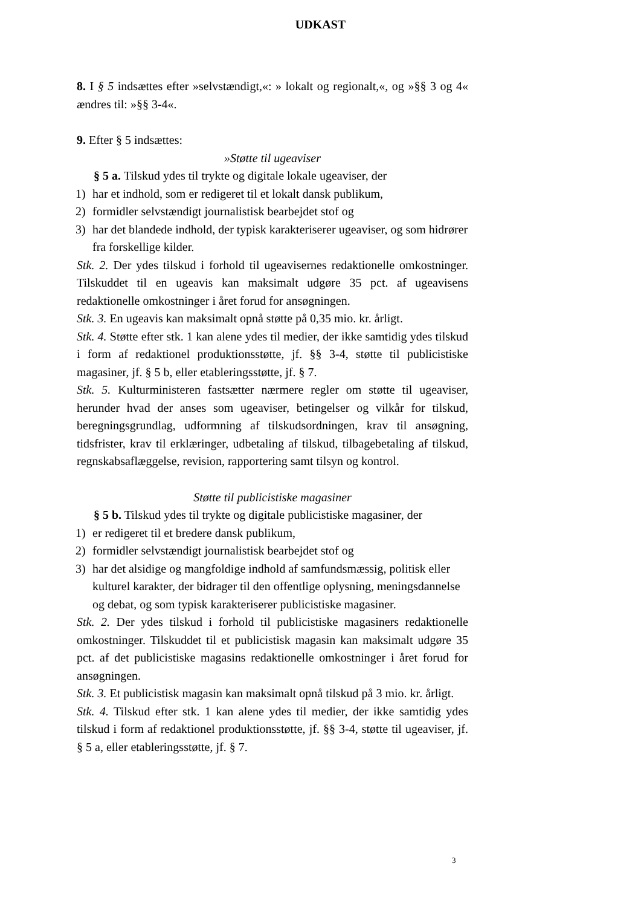UDKAST
8. I § 5 indsættes efter »selvstændigt,«: » lokalt og regionalt,«, og »§§ 3 og 4« ændres til: »§§ 3-4«.
9. Efter § 5 indsættes:
»Støtte til ugeaviser
§ 5 a. Tilskud ydes til trykte og digitale lokale ugeaviser, der
1) har et indhold, som er redigeret til et lokalt dansk publikum,
2) formidler selvstændigt journalistisk bearbejdet stof og
3) har det blandede indhold, der typisk karakteriserer ugeaviser, og som hidrører fra forskellige kilder.
Stk. 2. Der ydes tilskud i forhold til ugeavisernes redaktionelle omkostninger. Tilskuddet til en ugeavis kan maksimalt udgøre 35 pct. af ugeavisens redaktionelle omkostninger i året forud for ansøgningen.
Stk. 3. En ugeavis kan maksimalt opnå støtte på 0,35 mio. kr. årligt.
Stk. 4. Støtte efter stk. 1 kan alene ydes til medier, der ikke samtidig ydes tilskud i form af redaktionel produktionsstøtte, jf. §§ 3-4, støtte til publicistiske magasiner, jf. § 5 b, eller etableringsstøtte, jf. § 7.
Stk. 5. Kulturministeren fastsætter nærmere regler om støtte til ugeaviser, herunder hvad der anses som ugeaviser, betingelser og vilkår for tilskud, beregningsgrundlag, udformning af tilskudsordningen, krav til ansøgning, tidsfrister, krav til erklæringer, udbetaling af tilskud, tilbagebetaling af tilskud, regnskabsaflæggelse, revision, rapportering samt tilsyn og kontrol.
Støtte til publicistiske magasiner
§ 5 b. Tilskud ydes til trykte og digitale publicistiske magasiner, der
1) er redigeret til et bredere dansk publikum,
2) formidler selvstændigt journalistisk bearbejdet stof og
3) har det alsidige og mangfoldige indhold af samfundsmæssig, politisk eller kulturel karakter, der bidrager til den offentlige oplysning, meningsdannelse og debat, og som typisk karakteriserer publicistiske magasiner.
Stk. 2. Der ydes tilskud i forhold til publicistiske magasiners redaktionelle omkostninger. Tilskuddet til et publicistisk magasin kan maksimalt udgøre 35 pct. af det publicistiske magasins redaktionelle omkostninger i året forud for ansøgningen.
Stk. 3. Et publicistisk magasin kan maksimalt opnå tilskud på 3 mio. kr. årligt.
Stk. 4. Tilskud efter stk. 1 kan alene ydes til medier, der ikke samtidig ydes tilskud i form af redaktionel produktionsstøtte, jf. §§ 3-4, støtte til ugeaviser, jf. § 5 a, eller etableringsstøtte, jf. § 7.
3